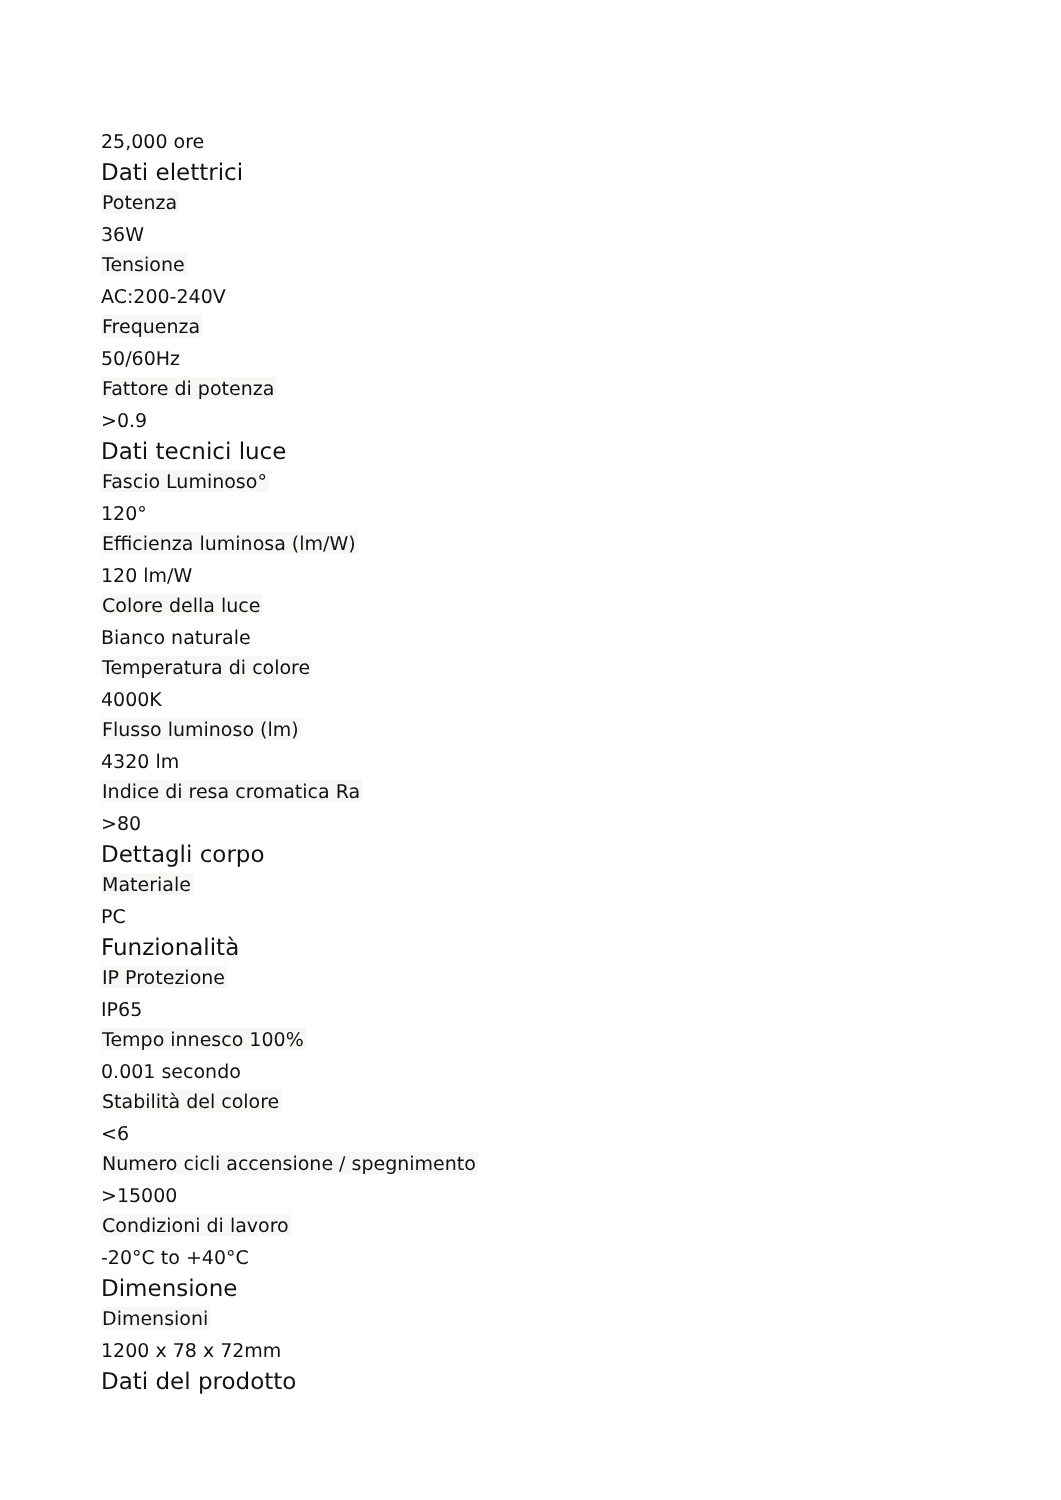25,000 ore
Dati elettrici
Potenza
36W
Tensione
AC:200-240V
Frequenza
50/60Hz
Fattore di potenza
>0.9
Dati tecnici luce
Fascio Luminoso°
120°
Efficienza luminosa (lm/W)
120 lm/W
Colore della luce
Bianco naturale
Temperatura di colore
4000K
Flusso luminoso (lm)
4320 lm
Indice di resa cromatica Ra
>80
Dettagli corpo
Materiale
PC
Funzionalità
IP Protezione
IP65
Tempo innesco 100%
0.001 secondo
Stabilità del colore
<6
Numero cicli accensione / spegnimento
>15000
Condizioni di lavoro
-20°C to +40°C
Dimensione
Dimensioni
1200 x 78 x 72mm
Dati del prodotto